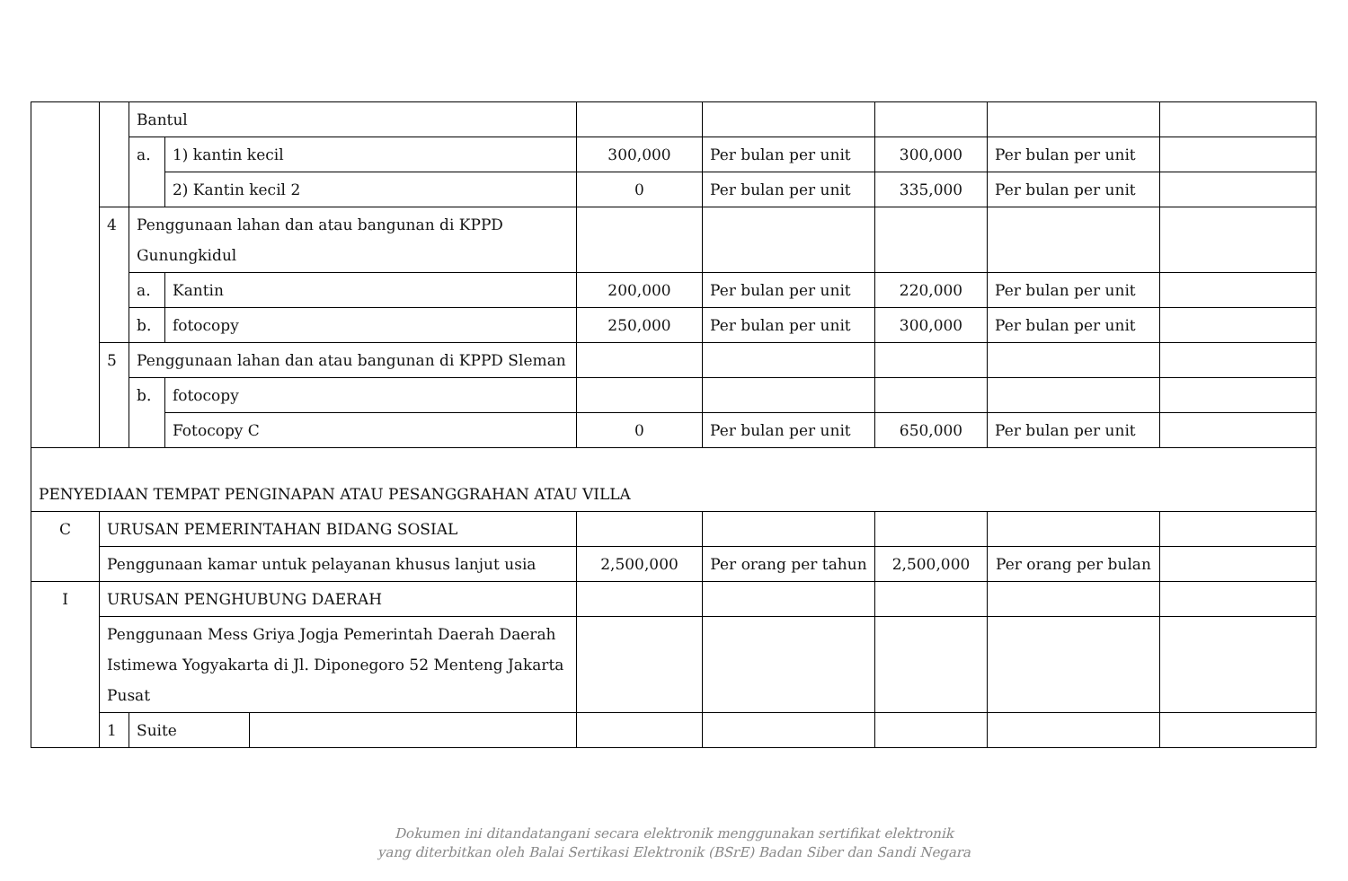| | | Bantul | | | | | | | |
| | | a. | 1) kantin kecil | | 300,000 | Per bulan per unit | 300,000 | Per bulan per unit | |
| | | | 2) Kantin kecil 2 | | 0 | Per bulan per unit | 335,000 | Per bulan per unit | |
| | 4 | Penggunaan lahan dan atau bangunan di KPPD Gunungkidul | | | | | | | |
| | | a. | Kantin | | 200,000 | Per bulan per unit | 220,000 | Per bulan per unit | |
| | | b. | fotocopy | | 250,000 | Per bulan per unit | 300,000 | Per bulan per unit | |
| | 5 | Penggunaan lahan dan atau bangunan di KPPD Sleman | | | | | | | |
| | | b. | fotocopy | | | | | | |
| | | | Fotocopy C | | 0 | Per bulan per unit | 650,000 | Per bulan per unit | |
| PENYEDIAAN TEMPAT PENGINAPAN ATAU PESANGGRAHAN ATAU VILLA | | | | | | | | | |
| C | URUSAN PEMERINTAHAN BIDANG SOSIAL | | | | | | | | |
| | Penggunaan kamar untuk pelayanan khusus lanjut usia | | | | 2,500,000 | Per orang per tahun | 2,500,000 | Per orang per bulan | |
| I | URUSAN PENGHUBUNG DAERAH | | | | | | | | |
| | Penggunaan Mess Griya Jogja Pemerintah Daerah Daerah Istimewa Yogyakarta di Jl. Diponegoro 52 Menteng Jakarta Pusat | | | | | | | | |
| | 1 | Suite | | | | | | | |
Dokumen ini ditandatangani secara elektronik menggunakan sertifikat elektronik
yang diterbitkan oleh Balai Sertikasi Elektronik (BSrE) Badan Siber dan Sandi Negara